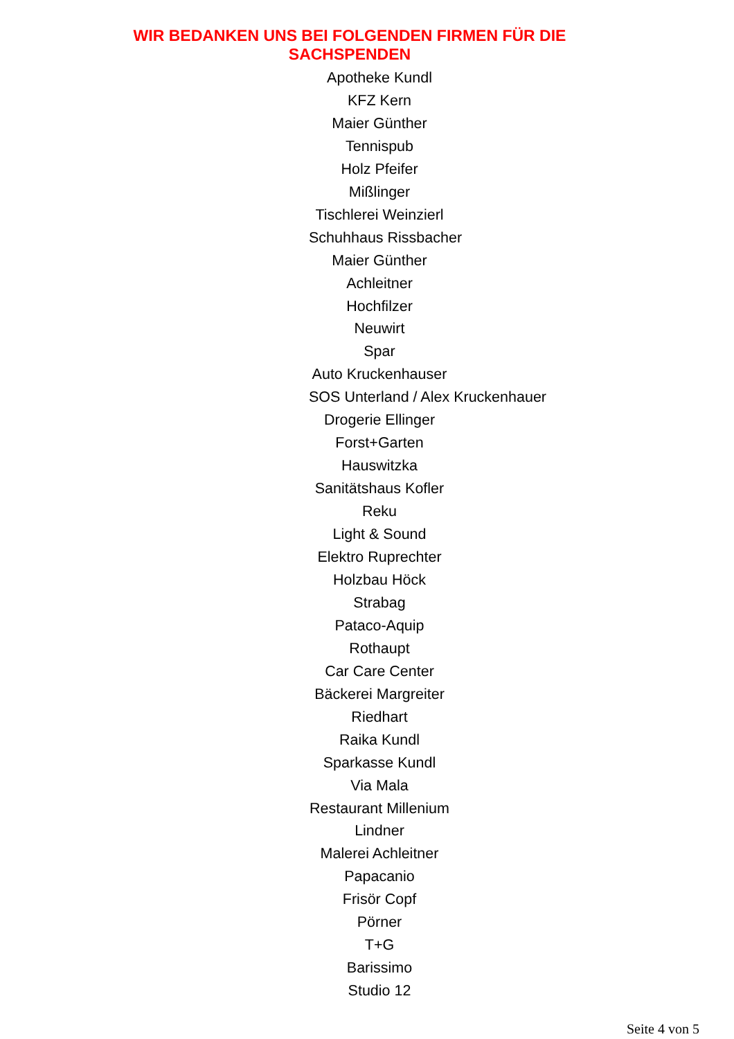WIR BEDANKEN UNS BEI FOLGENDEN FIRMEN FÜR DIE
SACHSPENDEN
Apotheke Kundl
KFZ Kern
Maier Günther
Tennispub
Holz Pfeifer
Mißlinger
Tischlerei Weinzierl
Schuhhaus Rissbacher
Maier Günther
Achleitner
Hochfilzer
Neuwirt
Spar
Auto Kruckenhauser
SOS Unterland / Alex Kruckenhauer
Drogerie Ellinger
Forst+Garten
Hauswitzka
Sanitätshaus Kofler
Reku
Light & Sound
Elektro Ruprechter
Holzbau Höck
Strabag
Pataco-Aquip
Rothaupt
Car Care Center
Bäckerei Margreiter
Riedhart
Raika Kundl
Sparkasse Kundl
Via Mala
Restaurant Millenium
Lindner
Malerei Achleitner
Papacanio
Frisör Copf
Pörner
T+G
Barissimo
Studio 12
Seite 4 von 5